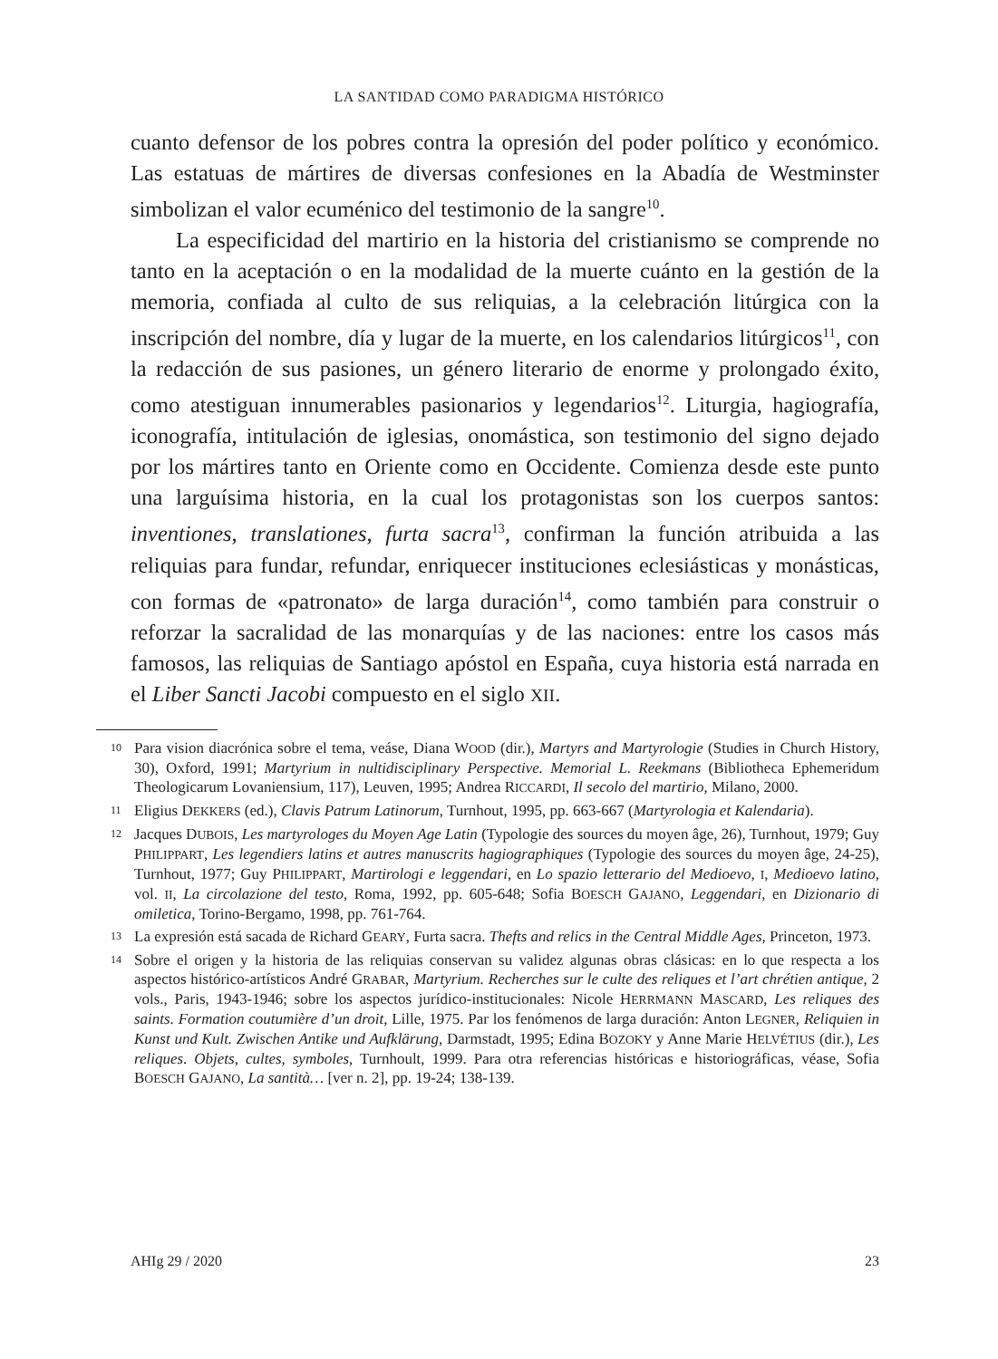LA SANTIDAD COMO PARADIGMA HISTÓRICO
cuanto defensor de los pobres contra la opresión del poder político y económico. Las estatuas de mártires de diversas confesiones en la Abadía de Westminster simbolizan el valor ecuménico del testimonio de la sangre<sup>10</sup>.
La especificidad del martirio en la historia del cristianismo se comprende no tanto en la aceptación o en la modalidad de la muerte cuánto en la gestión de la memoria, confiada al culto de sus reliquias, a la celebración litúrgica con la inscripción del nombre, día y lugar de la muerte, en los calendarios litúrgicos<sup>11</sup>, con la redacción de sus pasiones, un género literario de enorme y prolongado éxito, como atestiguan innumerables pasionarios y legendarios<sup>12</sup>. Liturgia, hagiografía, iconografía, intitulación de iglesias, onomástica, son testimonio del signo dejado por los mártires tanto en Oriente como en Occidente. Comienza desde este punto una larguísima historia, en la cual los protagonistas son los cuerpos santos: inventiones, translationes, furta sacra<sup>13</sup>, confirman la función atribuida a las reliquias para fundar, refundar, enriquecer instituciones eclesiásticas y monásticas, con formas de «patronato» de larga duración<sup>14</sup>, como también para construir o reforzar la sacralidad de las monarquías y de las naciones: entre los casos más famosos, las reliquias de Santiago apóstol en España, cuya historia está narrada en el Liber Sancti Jacobi compuesto en el siglo XII.
10 Para vision diacrónica sobre el tema, veáse, Diana WOOD (dir.), Martyrs and Martyrologie (Studies in Church History, 30), Oxford, 1991; Martyrium in nultidisciplinary Perspective. Memorial L. Reekmans (Bibliotheca Ephemeridum Theologicarum Lovaniensium, 117), Leuven, 1995; Andrea RICCARDI, Il secolo del martirio, Milano, 2000.
11 Eligius DEKKERS (ed.), Clavis Patrum Latinorum, Turnhout, 1995, pp. 663-667 (Martyrologia et Kalendaria).
12 Jacques DUBOIS, Les martyrologes du Moyen Age Latin (Typologie des sources du moyen âge, 26), Turnhout, 1979; Guy PHILIPPART, Les legendiers latins et autres manuscrits hagiographiques (Typologie des sources du moyen âge, 24-25), Turnhout, 1977; Guy PHILIPPART, Martirologi e leggendari, en Lo spazio letterario del Medioevo, I, Medioevo latino, vol. II, La circolazione del testo, Roma, 1992, pp. 605-648; Sofia BOESCH GAJANO, Leggendari, en Dizionario di omiletica, Torino-Bergamo, 1998, pp. 761-764.
13 La expresión está sacada de Richard GEARY, Furta sacra. Thefts and relics in the Central Middle Ages, Princeton, 1973.
14 Sobre el origen y la historia de las reliquias conservan su validez algunas obras clásicas: en lo que respecta a los aspectos histórico-artísticos André GRABAR, Martyrium. Recherches sur le culte des reliques et l’art chrétien antique, 2 vols., Paris, 1943-1946; sobre los aspectos jurídico-institucionales: Nicole HERRMANN MASCARD, Les reliques des saints. Formation coutumière d’un droit, Lille, 1975. Par los fenómenos de larga duración: Anton LEGNER, Reliquien in Kunst und Kult. Zwischen Antike und Aufklärung, Darmstadt, 1995; Edina BOZOKY y Anne Marie HELVÉTIUS (dir.), Les reliques. Objets, cultes, symboles, Turnhoult, 1999. Para otra referencias históricas e historiográficas, véase, Sofia BOESCH GAJANO, La santità… [ver n. 2], pp. 19-24; 138-139.
AHIg 29 / 2020 23